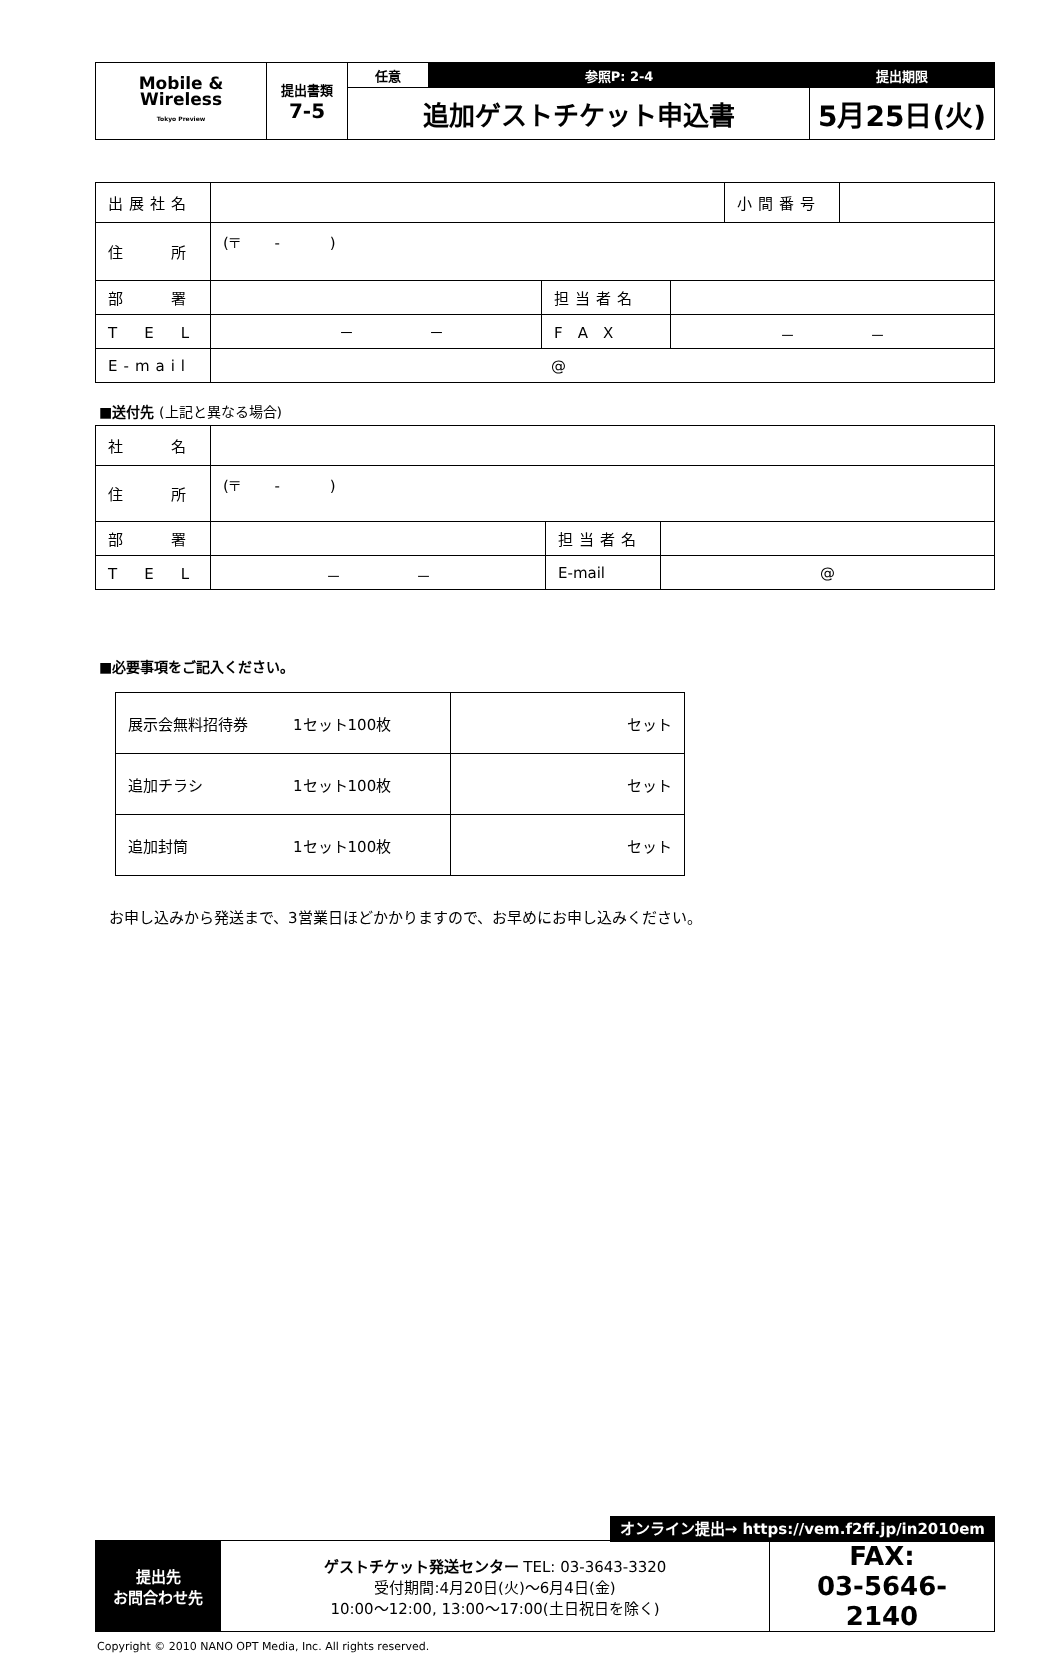| Mobile & Wireless Tokyo Preview | 提出書類 7-5 | 任意 | 参照P: 2-4 | 提出期限 |
| | | 追加ゲストチケット申込書 | | 5月25日(火) |
| 出展社名 | | | | 小間番号 | |
| 住 所 | (〒 - ) | | | | |
| 部 署 | | 担当者名 | | | |
| T E L | － － | F A X | － － | | |
| E-mail | @ | | | | |
■送付先 (上記と異なる場合)
| 社 名 | | | |
| 住 所 | (〒 - ) | | |
| 部 署 | | 担当者名 | |
| T E L | － － | E-mail | @ |
■必要事項をご記入ください。
| 展示会無料招待券 1セット100枚 | セット |
| 追加チラシ 1セット100枚 | セット |
| 追加封筒 1セット100枚 | セット |
お申し込みから発送まで、3営業日ほどかかりますので、お早めにお申し込みください。
オンライン提出→ https://vem.f2ff.jp/in2010em
| 提出先 お問合わせ先 | ゲストチケット発送センター TEL: 03-3643-3320 受付期間:4月20日(火)～6月4日(金) 10:00～12:00, 13:00～17:00(土日祝日を除く) | FAX: 03-5646-2140 |
Copyright © 2010 NANO OPT Media, Inc. All rights reserved.